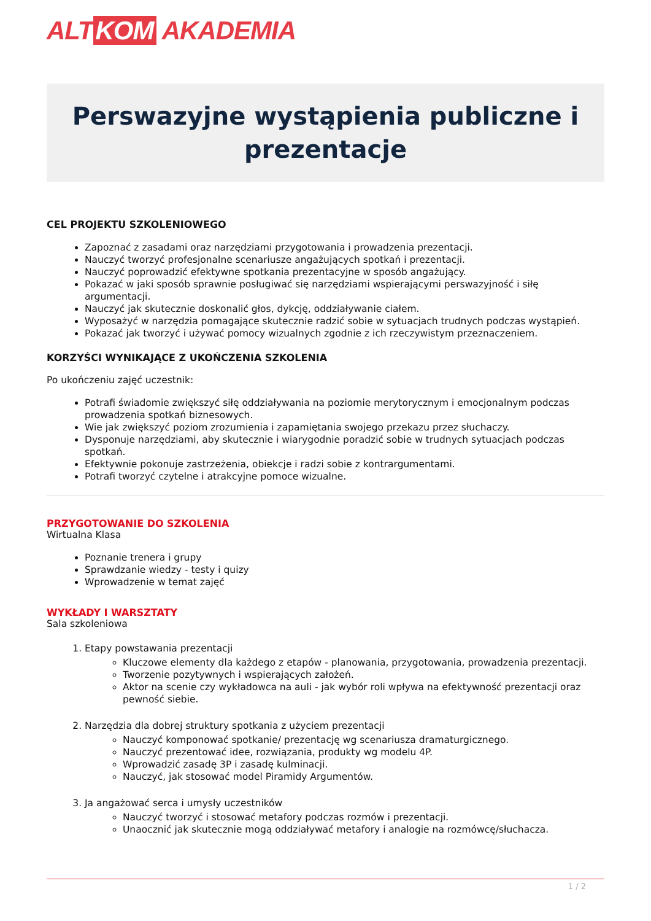ALT KOM AKADEMIA
Perswazyjne wystąpienia publiczne i prezentacje
CEL PROJEKTU SZKOLENIOWEGO
Zapoznać z zasadami oraz narzędziami przygotowania i prowadzenia prezentacji.
Nauczyć tworzyć profesjonalne scenariusze angażujących spotkań i prezentacji.
Nauczyć poprowadzić efektywne spotkania prezentacyjne w sposób angażujący.
Pokazać w jaki sposób sprawnie posługiwać się narzędziami wspierającymi perswazyjność i siłę argumentacji.
Nauczyć jak skutecznie doskonalić głos, dykcję, oddziaływanie ciałem.
Wyposażyć w narzędzia pomagające skutecznie radzić sobie w sytuacjach trudnych podczas wystąpień.
Pokazać jak tworzyć i używać pomocy wizualnych zgodnie z ich rzeczywistym przeznaczeniem.
KORZYŚCI WYNIKAJĄCE Z UKOŃCZENIA SZKOLENIA
Po ukończeniu zajęć uczestnik:
Potrafi świadomie zwiększyć siłę oddziaływania na poziomie merytorycznym i emocjonalnym podczas prowadzenia spotkań biznesowych.
Wie jak zwiększyć poziom zrozumienia i zapamiętania swojego przekazu przez słuchaczy.
Dysponuje narzędziami, aby skutecznie i wiarygodnie poradzić sobie w trudnych sytuacjach podczas spotkań.
Efektywnie pokonuje zastrzeżenia, obiekcje i radzi sobie z kontrargumentami.
Potrafi tworzyć czytelne i atrakcyjne pomoce wizualne.
PRZYGOTOWANIE DO SZKOLENIA
Wirtualna Klasa
Poznanie trenera i grupy
Sprawdzanie wiedzy - testy i quizy
Wprowadzenie w temat zajęć
WYKŁADY I WARSZTATY
Sala szkoleniowa
1. Etapy powstawania prezentacji
Kluczowe elementy dla każdego z etapów - planowania, przygotowania, prowadzenia prezentacji.
Tworzenie pozytywnych i wspierających założeń.
Aktor na scenie czy wykładowca na auli - jak wybór roli wpływa na efektywność prezentacji oraz pewność siebie.
2. Narzędzia dla dobrej struktury spotkania z użyciem prezentacji
Nauczyć komponować spotkanie/ prezentację wg scenariusza dramaturgicznego.
Nauczyć prezentować idee, rozwiązania, produkty wg modelu 4P.
Wprowadzić zasadę 3P i zasadę kulminacji.
Nauczyć, jak stosować model Piramidy Argumentów.
3. Ja angażować serca i umysły uczestników
Nauczyć tworzyć i stosować metafory podczas rozmów i prezentacji.
Unaocznić jak skutecznie mogą oddziaływać metafory i analogie na rozmówcę/słuchacza.
1 / 2